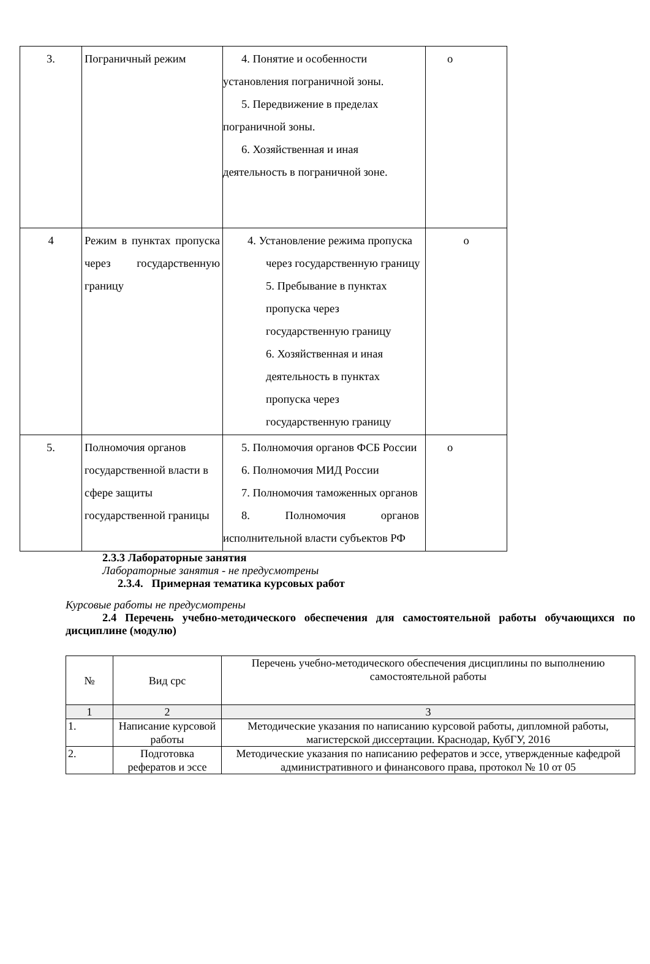| 3. | Пограничный режим | 4. Понятие и особенности установления пограничной зоны. 5. Передвижение в пределах пограничной зоны. 6. Хозяйственная и иная деятельность в пограничной зоне. | о |
| 4 | Режим в пунктах пропуска через государственную границу | 4. Установление режима пропуска через государственную границу 5. Пребывание в пунктах пропуска через государственную границу 6. Хозяйственная и иная деятельность в пунктах пропуска через государственную границу | о |
| 5. | Полномочия органов государственной власти в сфере защиты государственной границы | 5. Полномочия органов ФСБ России 6. Полномочия МИД России 7. Полномочия таможенных органов 8. Полномочия органов исполнительной власти субъектов РФ | о |
2.3.3 Лабораторные занятия
Лабораторные занятия - не предусмотрены
2.3.4. Примерная тематика курсовых работ
Курсовые работы не предусмотрены
2.4 Перечень учебно-методического обеспечения для самостоятельной работы обучающихся по дисциплине (модулю)
| № | Вид срс | Перечень учебно-методического обеспечения дисциплины по выполнению самостоятельной работы |
| 1 | 2 | 3 |
| 1. | Написание курсовой работы | Методические указания по написанию курсовой работы, дипломной работы, магистерской диссертации. Краснодар, КубГУ, 2016 |
| 2. | Подготовка рефератов и эссе | Методические указания по написанию рефератов и эссе, утвержденные кафедрой административного и финансового права, протокол № 10 от 05 |